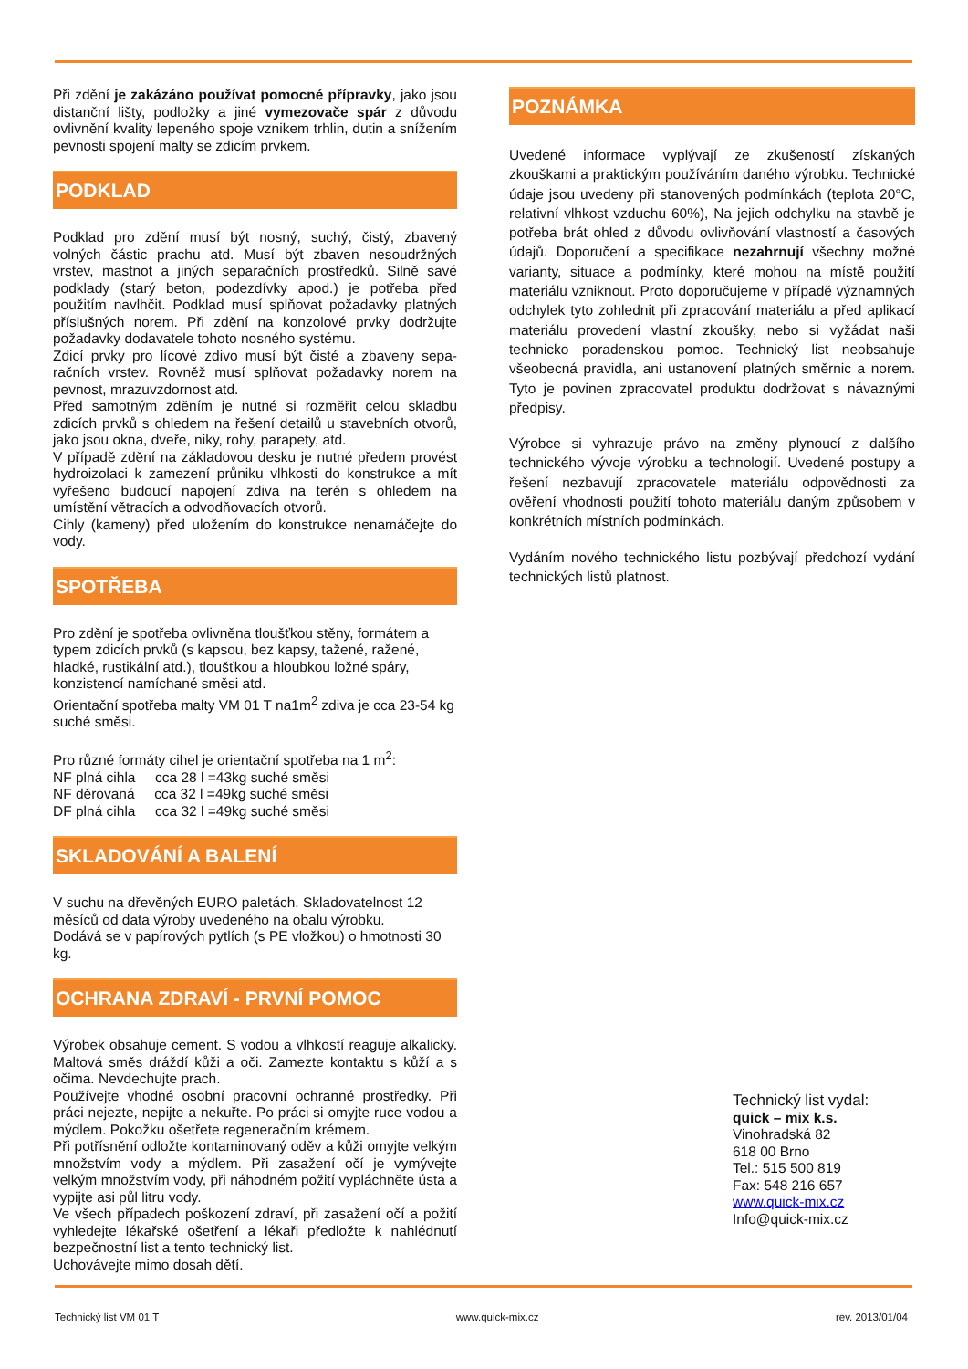Při zdění je zakázáno používat pomocné přípravky, jako jsou distanční lišty, podložky a jiné vymezovače spár z důvodu ovlivnění kvality lepeného spoje vznikem trhlin, dutin a snížením pevnosti spojení malty se zdicím prvkem.
PODKLAD
Podklad pro zdění musí být nosný, suchý, čistý, zbavený volných částic prachu atd. Musí být zbaven nesoudržných vrstev, mastnot a jiných separačních prostředků. Silně savé podklady (starý beton, podezdívky apod.) je potřeba před použitím navlhčit. Podklad musí splňovat požadavky platných příslušných norem. Při zdění na konzolové prvky dodržujte požadavky dodavatele tohoto nosného systému.
Zdicí prvky pro lícové zdivo musí být čisté a zbaveny sepa-račních vrstev. Rovněž musí splňovat požadavky norem na pevnost, mrazuvzdornost atd.
Před samotným zděním je nutné si rozměřit celou skladbu zdicích prvků s ohledem na řešení detailů u stavebních otvorů, jako jsou okna, dveře, niky, rohy, parapety, atd.
V případě zdění na základovou desku je nutné předem provést hydroizolaci k zamezení průniku vlhkosti do konstrukce a mít vyřešeno budoucí napojení zdiva na terén s ohledem na umístění větracích a odvodňovacích otvorů.
Cihly (kameny) před uložením do konstrukce nenamáčejte do vody.
SPOTŘEBA
Pro zdění je spotřeba ovlivněna tloušťkou stěny, formátem a typem zdicích prvků (s kapsou, bez kapsy, tažené, ražené, hladké, rustikální atd.), tloušťkou a hloubkou ložné spáry, konzistencí namíchané směsi atd.
Orientační spotřeba malty VM 01 T na1m<sup>2</sup> zdiva je cca 23-54 kg suché směsi.
Pro různé formáty cihel je orientační spotřeba na 1 m<sup>2</sup>:
NF plná cihla cca 28 l =43kg suché směsi
NF děrovaná cca 32 l =49kg suché směsi
DF plná cihla cca 32 l =49kg suché směsi
SKLADOVÁNÍ A BALENÍ
V suchu na dřevěných EURO paletách. Skladovatelnost 12 měsíců od data výroby uvedeného na obalu výrobku.
Dodává se v papírových pytlích (s PE vložkou) o hmotnosti 30 kg.
OCHRANA ZDRAVÍ - PRVNÍ POMOC
Výrobek obsahuje cement. S vodou a vlhkostí reaguje alkalicky. Maltová směs dráždí kůži a oči. Zamezte kontaktu s kůží a s očima. Nevdechujte prach.
Používejte vhodné osobní pracovní ochranné prostředky. Při práci nejezte, nepijte a nekuřte. Po práci si omyjte ruce vodou a mýdlem. Pokožku ošetřete regeneračním krémem.
Při potřísnění odložte kontaminovaný oděv a kůži omyjte velkým množstvím vody a mýdlem. Při zasažení očí je vymývejte velkým množstvím vody, při náhodném požití vypláchněte ústa a vypijte asi půl litru vody.
Ve všech případech poškození zdraví, při zasažení očí a požití vyhledejte lékařské ošetření a lékaři předložte k nahlédnutí bezpečnostní list a tento technický list.
Uchovávejte mimo dosah dětí.
POZNÁMKA
Uvedené informace vyplývají ze zkušeností získaných zkouškami a praktickým používáním daného výrobku. Technické údaje jsou uvedeny při stanovených podmínkách (teplota 20°C, relativní vlhkost vzduchu 60%), Na jejich odchylku na stavbě je potřeba brát ohled z důvodu ovlivňování vlastností a časových údajů. Doporučení a specifikace nezahrnují všechny možné varianty, situace a podmínky, které mohou na místě použití materiálu vzniknout. Proto doporučujeme v případě významných odchylek tyto zohlednit při zpracování materiálu a před aplikací materiálu provedení vlastní zkoušky, nebo si vyžádat naši technicko poradenskou pomoc. Technický list neobsahuje všeobecná pravidla, ani ustanovení platných směrnic a norem. Tyto je povinen zpracovatel produktu dodržovat s návaznými předpisy.
Výrobce si vyhrazuje právo na změny plynoucí z dalšího technického vývoje výrobku a technologií. Uvedené postupy a řešení nezbavují zpracovatele materiálu odpovědnosti za ověření vhodnosti použití tohoto materiálu daným způsobem v konkrétních místních podmínkách.
Vydáním nového technického listu pozbývají předchozí vydání technických listů platnost.
Technický list vydal:
quick – mix k.s.
Vinohradská 82
618 00 Brno
Tel.: 515 500 819
Fax: 548 216 657
www.quick-mix.cz
Info@quick-mix.cz
Technický list VM 01 T www.quick-mix.cz rev. 2013/01/04